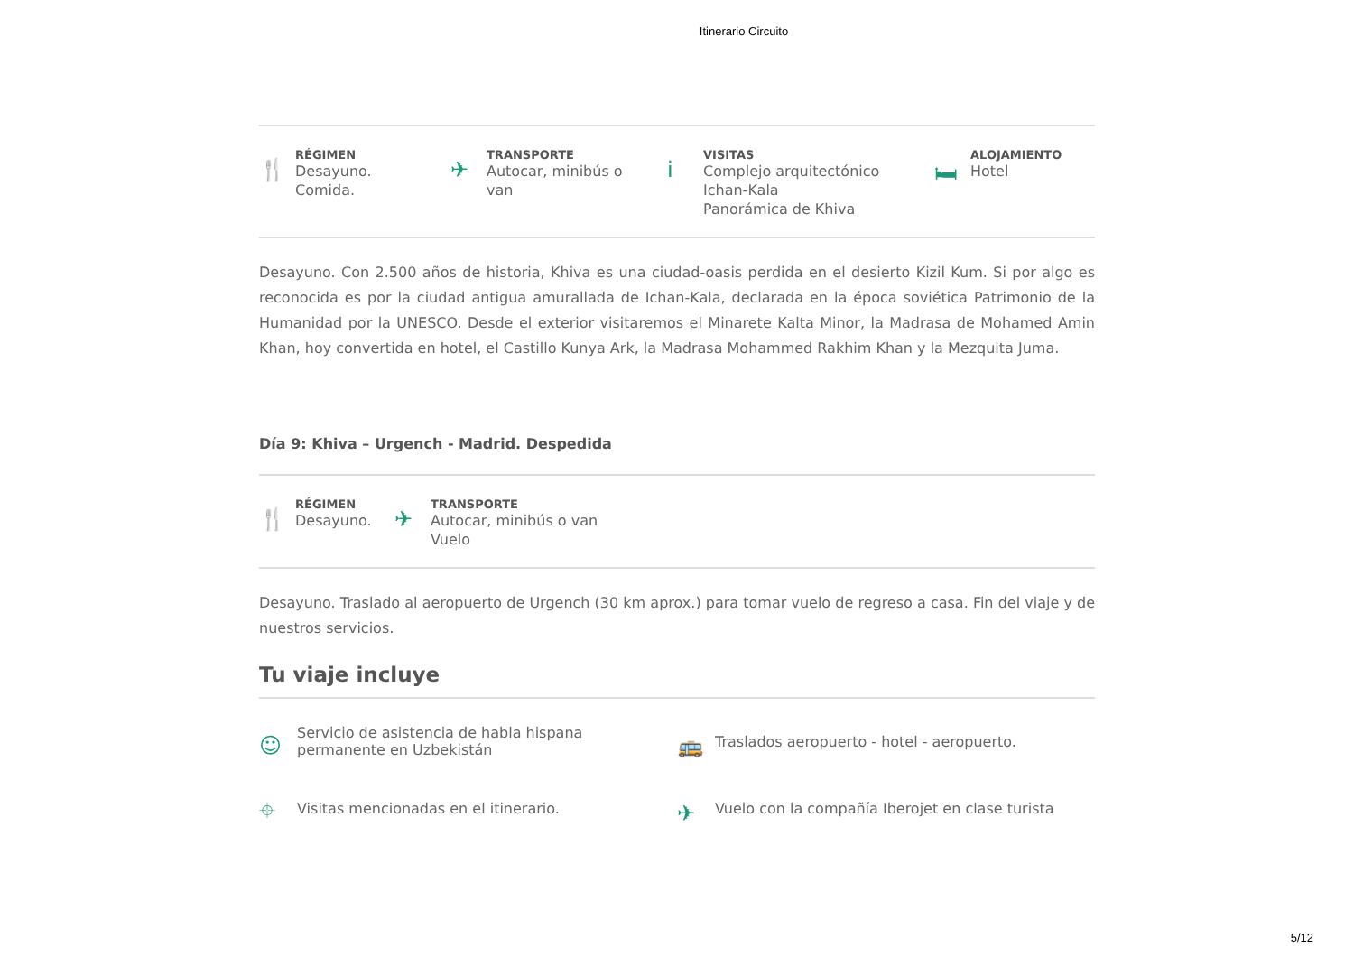Itinerario Circuito
🍴
RÉGIMEN
Desayuno.
Comida.
✈
TRANSPORTE
Autocar, minibús o
van
i
VISITAS
Complejo arquitectónico
Ichan-Kala
Panorámica de Khiva
🛏
ALOJAMIENTO
Hotel
Desayuno. Con 2.500 años de historia, Khiva es una ciudad-oasis perdida en el desierto Kizil Kum. Si por algo es reconocida es por la ciudad antigua amurallada de Ichan-Kala, declarada en la época soviética Patrimonio de la Humanidad por la UNESCO. Desde el exterior visitaremos el Minarete Kalta Minor, la Madrasa de Mohamed Amin Khan, hoy convertida en hotel, el Castillo Kunya Ark, la Madrasa Mohammed Rakhim Khan y la Mezquita Juma.
Día 9: Khiva – Urgench - Madrid. Despedida
🍴
RÉGIMEN
Desayuno.
✈
TRANSPORTE
Autocar, minibús o van
Vuelo
Desayuno. Traslado al aeropuerto de Urgench (30 km aprox.) para tomar vuelo de regreso a casa. Fin del viaje y de nuestros servicios.
Tu viaje incluye
☺ Servicio de asistencia de habla hispana
permanente en Uzbekistán
🚌 Traslados aeropuerto - hotel - aeropuerto.
⌖ Visitas mencionadas en el itinerario.
✈ Vuelo con la compañía Iberojet en clase turista
5/12